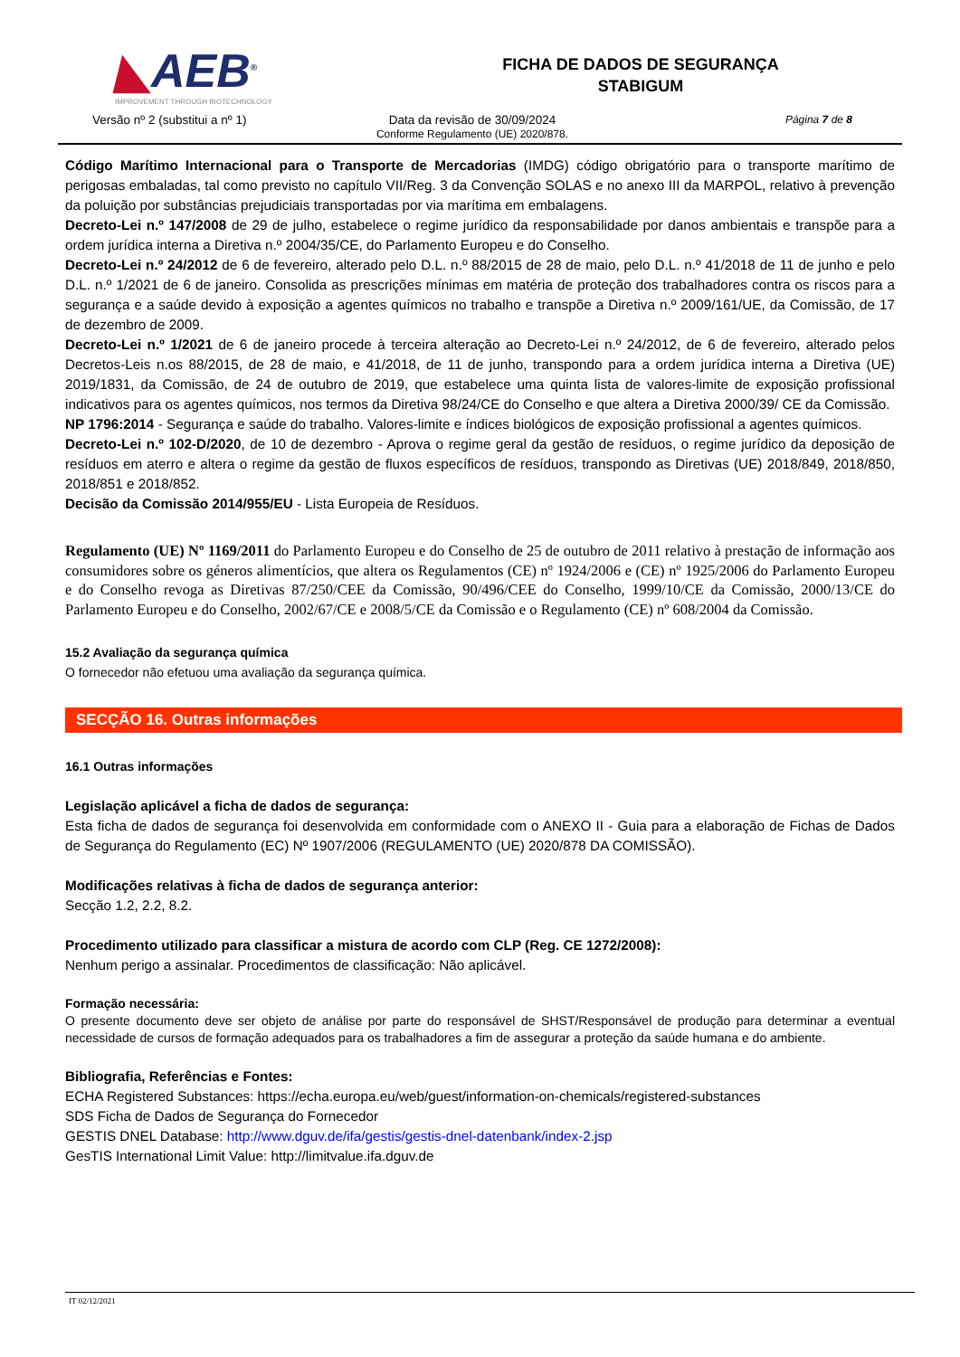◣AEB<sup>®</sup>
IMPROVEMENT THROUGH BIOTECHNOLOGY
FICHA DE DADOS DE SEGURANÇA
STABIGUM
Versão nº 2 (substitui a nº 1) Data da revisão de 30/09/2024
Conforme Regulamento (UE) 2020/878.
Página 7 de 8
Código Marítimo Internacional para o Transporte de Mercadorias (IMDG) código obrigatório para o transporte marítimo de perigosas embaladas, tal como previsto no capítulo VII/Reg. 3 da Convenção SOLAS e no anexo III da MARPOL, relativo à prevenção da poluição por substâncias prejudiciais transportadas por via marítima em embalagens.
Decreto-Lei n.º 147/2008 de 29 de julho, estabelece o regime jurídico da responsabilidade por danos ambientais e transpõe para a ordem jurídica interna a Diretiva n.º 2004/35/CE, do Parlamento Europeu e do Conselho.
Decreto-Lei n.º 24/2012 de 6 de fevereiro, alterado pelo D.L. n.º 88/2015 de 28 de maio, pelo D.L. n.º 41/2018 de 11 de junho e pelo D.L. n.º 1/2021 de 6 de janeiro. Consolida as prescrições mínimas em matéria de proteção dos trabalhadores contra os riscos para a segurança e a saúde devido à exposição a agentes químicos no trabalho e transpõe a Diretiva n.º 2009/161/UE, da Comissão, de 17 de dezembro de 2009.
Decreto-Lei n.º 1/2021 de 6 de janeiro procede à terceira alteração ao Decreto-Lei n.º 24/2012, de 6 de fevereiro, alterado pelos Decretos-Leis n.os 88/2015, de 28 de maio, e 41/2018, de 11 de junho, transpondo para a ordem jurídica interna a Diretiva (UE) 2019/1831, da Comissão, de 24 de outubro de 2019, que estabelece uma quinta lista de valores-limite de exposição profissional indicativos para os agentes químicos, nos termos da Diretiva 98/24/CE do Conselho e que altera a Diretiva 2000/39/ CE da Comissão.
NP 1796:2014 - Segurança e saúde do trabalho. Valores-limite e índices biológicos de exposição profissional a agentes químicos.
Decreto-Lei n.º 102-D/2020, de 10 de dezembro - Aprova o regime geral da gestão de resíduos, o regime jurídico da deposição de resíduos em aterro e altera o regime da gestão de fluxos específicos de resíduos, transpondo as Diretivas (UE) 2018/849, 2018/850, 2018/851 e 2018/852.
Decisão da Comissão 2014/955/EU - Lista Europeia de Resíduos.
Regulamento (UE) Nº 1169/2011 do Parlamento Europeu e do Conselho de 25 de outubro de 2011 relativo à prestação de informação aos consumidores sobre os géneros alimentícios, que altera os Regulamentos (CE) nº 1924/2006 e (CE) nº 1925/2006 do Parlamento Europeu e do Conselho revoga as Diretivas 87/250/CEE da Comissão, 90/496/CEE do Conselho, 1999/10/CE da Comissão, 2000/13/CE do Parlamento Europeu e do Conselho, 2002/67/CE e 2008/5/CE da Comissão e o Regulamento (CE) nº 608/2004 da Comissão.
15.2 Avaliação da segurança química
O fornecedor não efetuou uma avaliação da segurança química.
SECÇÃO 16. Outras informações
16.1 Outras informações
Legislação aplicável a ficha de dados de segurança:
Esta ficha de dados de segurança foi desenvolvida em conformidade com o ANEXO II - Guia para a elaboração de Fichas de Dados de Segurança do Regulamento (EC) Nº 1907/2006 (REGULAMENTO (UE) 2020/878 DA COMISSÃO).
Modificações relativas à ficha de dados de segurança anterior:
Secção 1.2, 2.2, 8.2.
Procedimento utilizado para classificar a mistura de acordo com CLP (Reg. CE 1272/2008):
Nenhum perigo a assinalar. Procedimentos de classificação: Não aplicável.
Formação necessária:
O presente documento deve ser objeto de análise por parte do responsável de SHST/Responsável de produção para determinar a eventual necessidade de cursos de formação adequados para os trabalhadores a fim de assegurar a proteção da saúde humana e do ambiente.
Bibliografia, Referências e Fontes:
ECHA Registered Substances: https://echa.europa.eu/web/guest/information-on-chemicals/registered-substances
SDS Ficha de Dados de Segurança do Fornecedor
GESTIS DNEL Database: http://www.dguv.de/ifa/gestis/gestis-dnel-datenbank/index-2.jsp
GesTIS International Limit Value: http://limitvalue.ifa.dguv.de
IT 02/12/2021